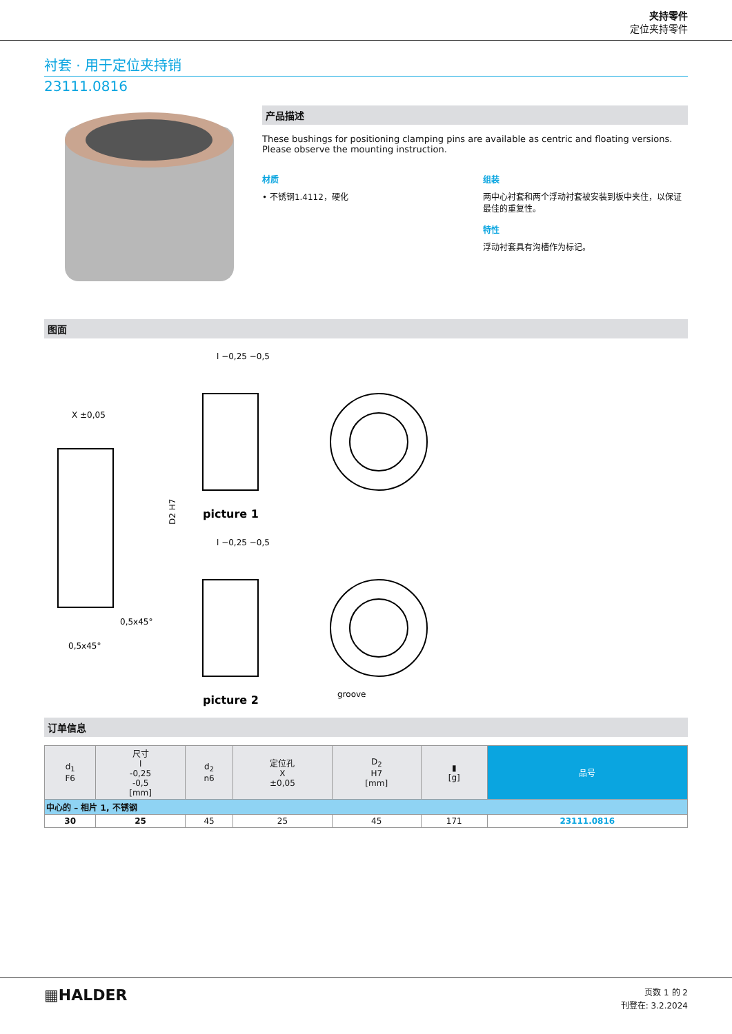夹持零件
定位夹持零件
衬套 · 用于定位夹持销
23111.0816
产品描述
These bushings for positioning clamping pins are available as centric and floating versions.
Please observe the mounting instruction.
材质
• 不锈钢1.4112，硬化
组装
两中心衬套和两个浮动衬套被安装到板中夹住，以保证最佳的重复性。
特性
浮动衬套具有沟槽作为标记。
图面
X ±0,05
D2 H7
0,5x45°
0,5x45°
l −0,25 −0,5
picture 1
l −0,25 −0,5
picture 2
groove
订单信息
| d<sub>1</sub> F6 | 尺寸 l -0,25 -0,5 [mm] | d<sub>2</sub> n6 | 定位孔 X ±0,05 | D<sub>2</sub> H7 [mm] | ▮ [g] | 品号 |
| --- | --- | --- | --- | --- | --- | --- |
| 中心的 – 相片 1, 不锈钢 | | | | | | |
| 30 | 25 | 45 | 25 | 45 | 171 | 23111.0816 |
▦HALDER
页数 1 的 2
刊登在: 3.2.2024